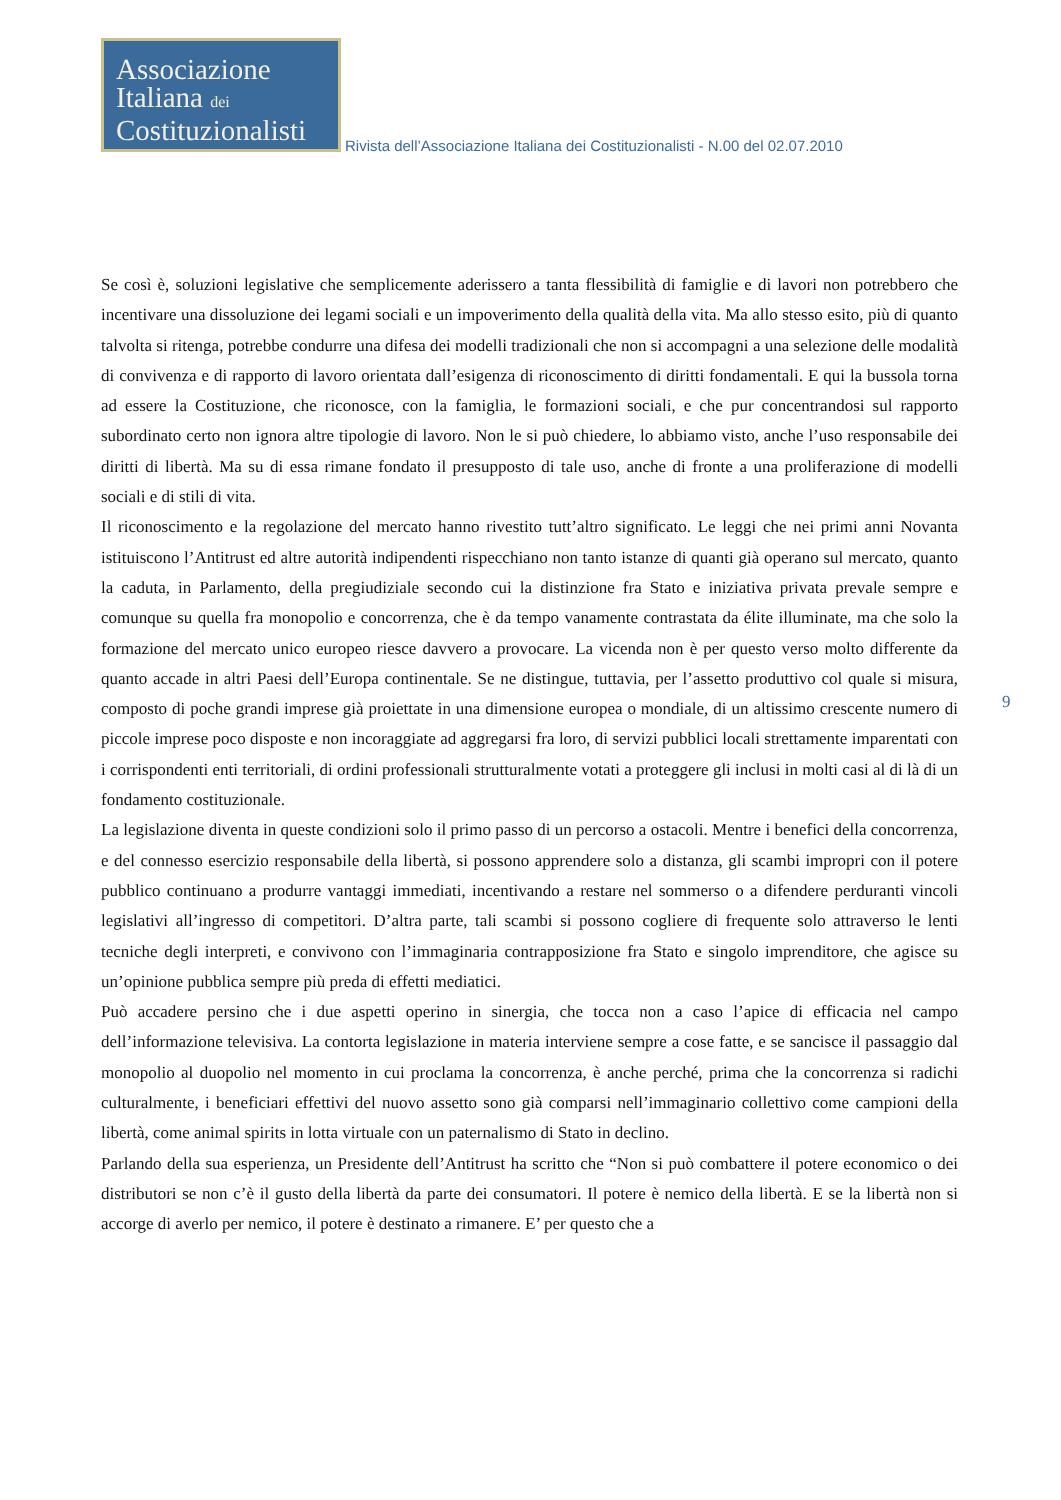Associazione
Italiana dei
Costituzionalisti
Rivista dell’Associazione Italiana dei Costituzionalisti - N.00 del 02.07.2010
Se così è, soluzioni legislative che semplicemente aderissero a tanta flessibilità di famiglie e di lavori non potrebbero che incentivare una dissoluzione dei legami sociali e un impoverimento della qualità della vita. Ma allo stesso esito, più di quanto talvolta si ritenga, potrebbe condurre una difesa dei modelli tradizionali che non si accompagni a una selezione delle modalità di convivenza e di rapporto di lavoro orientata dall’esigenza di riconoscimento di diritti fondamentali. E qui la bussola torna ad essere la Costituzione, che riconosce, con la famiglia, le formazioni sociali, e che pur concentrandosi sul rapporto subordinato certo non ignora altre tipologie di lavoro. Non le si può chiedere, lo abbiamo visto, anche l’uso responsabile dei diritti di libertà. Ma su di essa rimane fondato il presupposto di tale uso, anche di fronte a una proliferazione di modelli sociali e di stili di vita.
Il riconoscimento e la regolazione del mercato hanno rivestito tutt’altro significato. Le leggi che nei primi anni Novanta istituiscono l’Antitrust ed altre autorità indipendenti rispecchiano non tanto istanze di quanti già operano sul mercato, quanto la caduta, in Parlamento, della pregiudiziale secondo cui la distinzione fra Stato e iniziativa privata prevale sempre e comunque su quella fra monopolio e concorrenza, che è da tempo vanamente contrastata da élite illuminate, ma che solo la formazione del mercato unico europeo riesce davvero a provocare. La vicenda non è per questo verso molto differente da quanto accade in altri Paesi dell’Europa continentale. Se ne distingue, tuttavia, per l’assetto produttivo col quale si misura, composto di poche grandi imprese già proiettate in una dimensione europea o mondiale, di un altissimo crescente numero di piccole imprese poco disposte e non incoraggiate ad aggregarsi fra loro, di servizi pubblici locali strettamente imparentati con i corrispondenti enti territoriali, di ordini professionali strutturalmente votati a proteggere gli inclusi in molti casi al di là di un fondamento costituzionale.
La legislazione diventa in queste condizioni solo il primo passo di un percorso a ostacoli. Mentre i benefici della concorrenza, e del connesso esercizio responsabile della libertà, si possono apprendere solo a distanza, gli scambi impropri con il potere pubblico continuano a produrre vantaggi immediati, incentivando a restare nel sommerso o a difendere perduranti vincoli legislativi all’ingresso di competitori. D’altra parte, tali scambi si possono cogliere di frequente solo attraverso le lenti tecniche degli interpreti, e convivono con l’immaginaria contrapposizione fra Stato e singolo imprenditore, che agisce su un’opinione pubblica sempre più preda di effetti mediatici.
Può accadere persino che i due aspetti operino in sinergia, che tocca non a caso l’apice di efficacia nel campo dell’informazione televisiva. La contorta legislazione in materia interviene sempre a cose fatte, e se sancisce il passaggio dal monopolio al duopolio nel momento in cui proclama la concorrenza, è anche perché, prima che la concorrenza si radichi culturalmente, i beneficiari effettivi del nuovo assetto sono già comparsi nell’immaginario collettivo come campioni della libertà, come animal spirits in lotta virtuale con un paternalismo di Stato in declino.
Parlando della sua esperienza, un Presidente dell’Antitrust ha scritto che “Non si può combattere il potere economico o dei distributori se non c’è il gusto della libertà da parte dei consumatori. Il potere è nemico della libertà. E se la libertà non si accorge di averlo per nemico, il potere è destinato a rimanere. E’ per questo che a
9